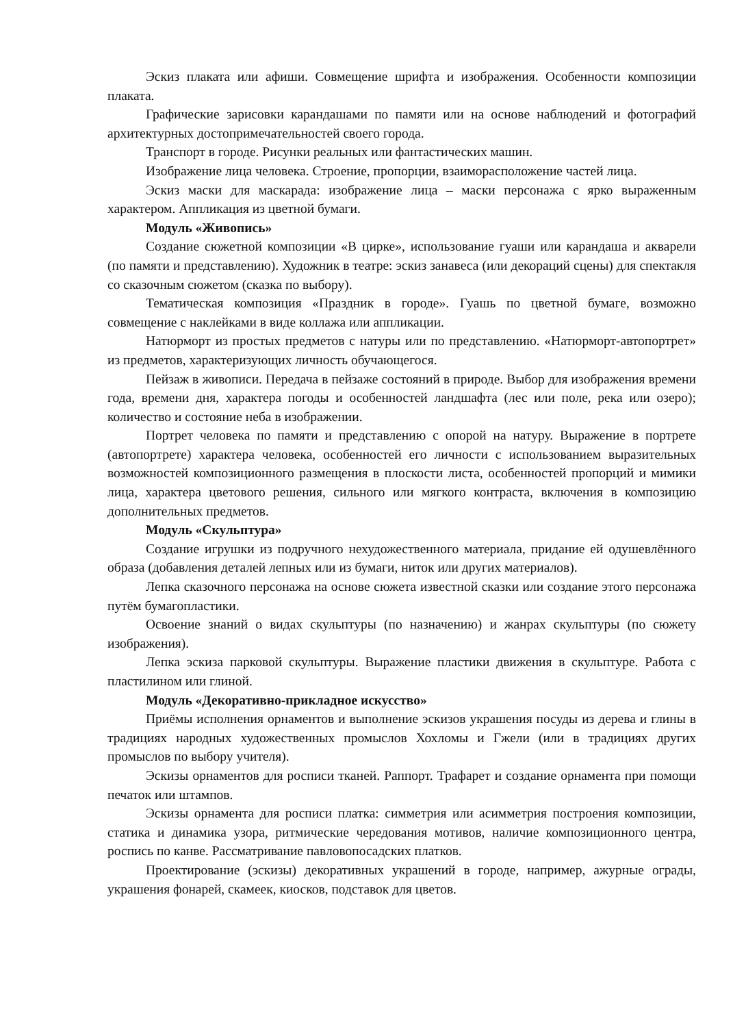Эскиз плаката или афиши. Совмещение шрифта и изображения. Особенности композиции плаката.
Графические зарисовки карандашами по памяти или на основе наблюдений и фотографий архитектурных достопримечательностей своего города.
Транспорт в городе. Рисунки реальных или фантастических машин.
Изображение лица человека. Строение, пропорции, взаиморасположение частей лица.
Эскиз маски для маскарада: изображение лица – маски персонажа с ярко выраженным характером. Аппликация из цветной бумаги.
Модуль «Живопись»
Создание сюжетной композиции «В цирке», использование гуаши или карандаша и акварели (по памяти и представлению). Художник в театре: эскиз занавеса (или декораций сцены) для спектакля со сказочным сюжетом (сказка по выбору).
Тематическая композиция «Праздник в городе». Гуашь по цветной бумаге, возможно совмещение с наклейками в виде коллажа или аппликации.
Натюрморт из простых предметов с натуры или по представлению. «Натюрморт-автопортрет» из предметов, характеризующих личность обучающегося.
Пейзаж в живописи. Передача в пейзаже состояний в природе. Выбор для изображения времени года, времени дня, характера погоды и особенностей ландшафта (лес или поле, река или озеро); количество и состояние неба в изображении.
Портрет человека по памяти и представлению с опорой на натуру. Выражение в портрете (автопортрете) характера человека, особенностей его личности с использованием выразительных возможностей композиционного размещения в плоскости листа, особенностей пропорций и мимики лица, характера цветового решения, сильного или мягкого контраста, включения в композицию дополнительных предметов.
Модуль «Скульптура»
Создание игрушки из подручного нехудожественного материала, придание ей одушевлённого образа (добавления деталей лепных или из бумаги, ниток или других материалов).
Лепка сказочного персонажа на основе сюжета известной сказки или создание этого персонажа путём бумагопластики.
Освоение знаний о видах скульптуры (по назначению) и жанрах скульптуры (по сюжету изображения).
Лепка эскиза парковой скульптуры. Выражение пластики движения в скульптуре. Работа с пластилином или глиной.
Модуль «Декоративно-прикладное искусство»
Приёмы исполнения орнаментов и выполнение эскизов украшения посуды из дерева и глины в традициях народных художественных промыслов Хохломы и Гжели (или в традициях других промыслов по выбору учителя).
Эскизы орнаментов для росписи тканей. Раппорт. Трафарет и создание орнамента при помощи печаток или штампов.
Эскизы орнамента для росписи платка: симметрия или асимметрия построения композиции, статика и динамика узора, ритмические чередования мотивов, наличие композиционного центра, роспись по канве. Рассматривание павловопосадских платков.
Проектирование (эскизы) декоративных украшений в городе, например, ажурные ограды, украшения фонарей, скамеек, киосков, подставок для цветов.